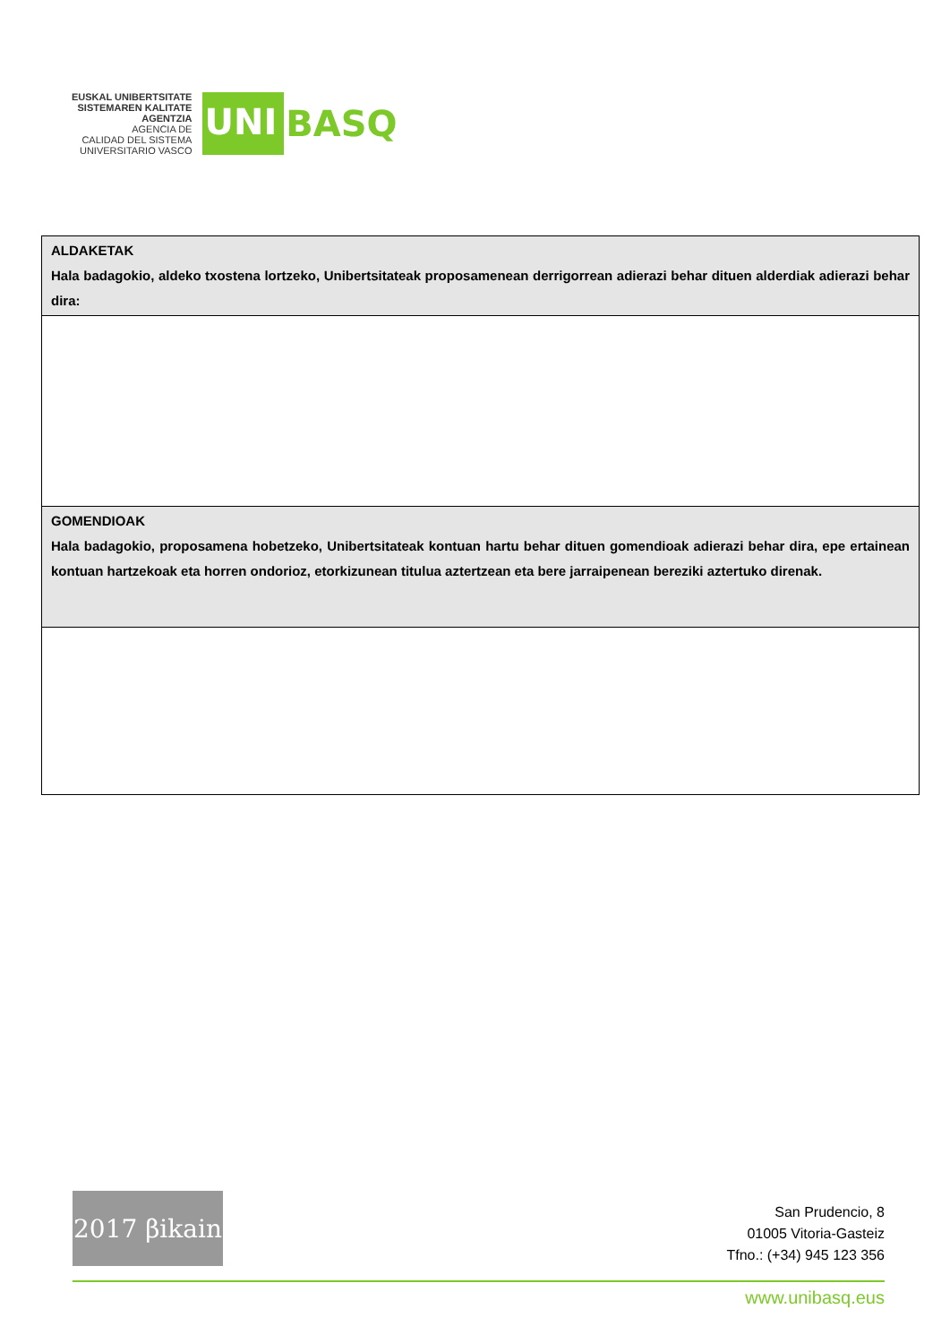EUSKAL UNIBERTSITATE
SISTEMAREN KALITATE
AGENTZIA
AGENCIA DE
CALIDAD DEL SISTEMA
UNIVERSITARIO VASCO
UNI BASQ
| ALDAKETAK Hala badagokio, aldeko txostena lortzeko, Unibertsitateak proposamenean derrigorrean adierazi behar dituen alderdiak adierazi behar dira: |
| GOMENDIOAK Hala badagokio, proposamena hobetzeko, Unibertsitateak kontuan hartu behar dituen gomendioak adierazi behar dira, epe ertainean kontuan hartzekoak eta horren ondorioz, etorkizunean titulua aztertzean eta bere jarraipenean bereziki aztertuko direnak. |
2017 βikain
San Prudencio, 8
01005 Vitoria-Gasteiz
Tfno.: (+34) 945 123 356
www.unibasq.eus